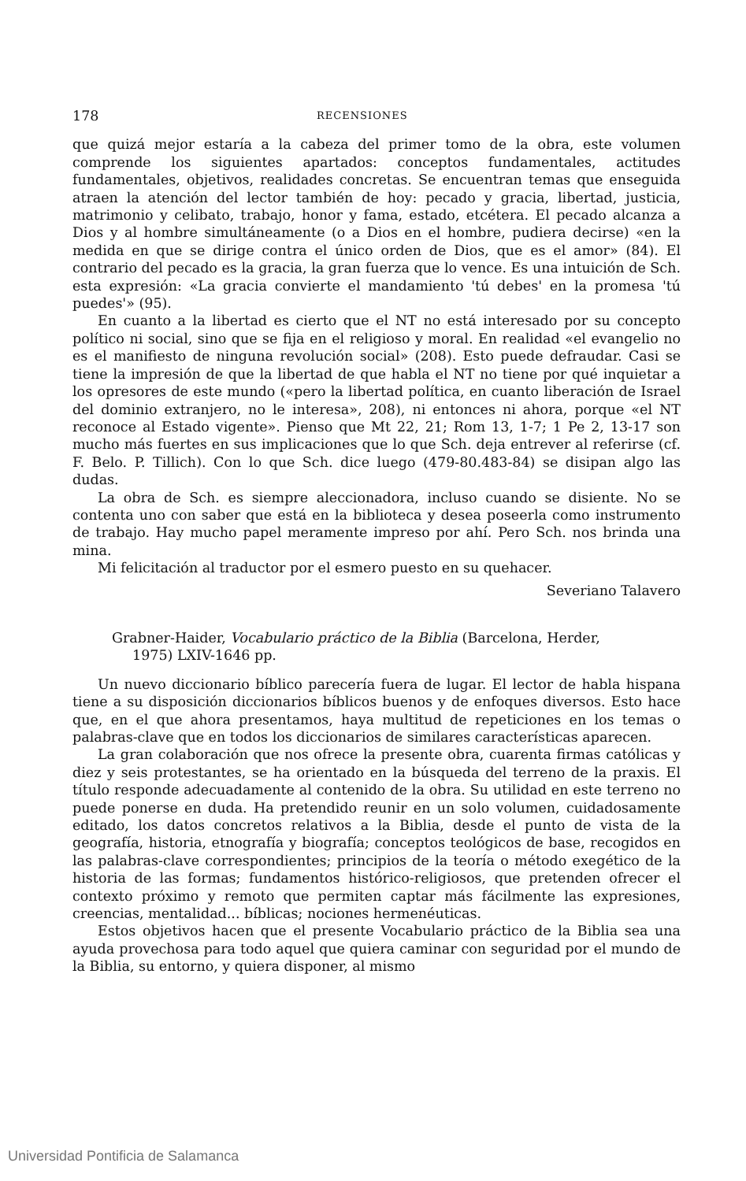178 RECENSIONES
que quizá mejor estaría a la cabeza del primer tomo de la obra, este volumen comprende los siguientes apartados: conceptos fundamentales, actitudes fundamentales, objetivos, realidades concretas. Se encuentran temas que enseguida atraen la atención del lector también de hoy: pecado y gracia, libertad, justicia, matrimonio y celibato, trabajo, honor y fama, estado, etcétera. El pecado alcanza a Dios y al hombre simultáneamente (o a Dios en el hombre, pudiera decirse) «en la medida en que se dirige contra el único orden de Dios, que es el amor» (84). El contrario del pecado es la gracia, la gran fuerza que lo vence. Es una intuición de Sch. esta expresión: «La gracia convierte el mandamiento 'tú debes' en la promesa 'tú puedes'» (95).
En cuanto a la libertad es cierto que el NT no está interesado por su concepto político ni social, sino que se fija en el religioso y moral. En realidad «el evangelio no es el manifiesto de ninguna revolución social» (208). Esto puede defraudar. Casi se tiene la impresión de que la libertad de que habla el NT no tiene por qué inquietar a los opresores de este mundo («pero la libertad política, en cuanto liberación de Israel del dominio extranjero, no le interesa», 208), ni entonces ni ahora, porque «el NT reconoce al Estado vigente». Pienso que Mt 22, 21; Rom 13, 1-7; 1 Pe 2, 13-17 son mucho más fuertes en sus implicaciones que lo que Sch. deja entrever al referirse (cf. F. Belo. P. Tillich). Con lo que Sch. dice luego (479-80.483-84) se disipan algo las dudas.
La obra de Sch. es siempre aleccionadora, incluso cuando se disiente. No se contenta uno con saber que está en la biblioteca y desea poseerla como instrumento de trabajo. Hay mucho papel meramente impreso por ahí. Pero Sch. nos brinda una mina.
Mi felicitación al traductor por el esmero puesto en su quehacer.
Severiano Talavero
Grabner-Haider, Vocabulario práctico de la Biblia (Barcelona, Herder,
1975) LXIV-1646 pp.
Un nuevo diccionario bíblico parecería fuera de lugar. El lector de habla hispana tiene a su disposición diccionarios bíblicos buenos y de enfoques diversos. Esto hace que, en el que ahora presentamos, haya multitud de repeticiones en los temas o palabras-clave que en todos los diccionarios de similares características aparecen.
La gran colaboración que nos ofrece la presente obra, cuarenta firmas católicas y diez y seis protestantes, se ha orientado en la búsqueda del terreno de la praxis. El título responde adecuadamente al contenido de la obra. Su utilidad en este terreno no puede ponerse en duda. Ha pretendido reunir en un solo volumen, cuidadosamente editado, los datos concretos relativos a la Biblia, desde el punto de vista de la geografía, historia, etnografía y biografía; conceptos teológicos de base, recogidos en las palabras-clave correspondientes; principios de la teoría o método exegético de la historia de las formas; fundamentos histórico-religiosos, que pretenden ofrecer el contexto próximo y remoto que permiten captar más fácilmente las expresiones, creencias, mentalidad... bíblicas; nociones hermenéuticas.
Estos objetivos hacen que el presente Vocabulario práctico de la Biblia sea una ayuda provechosa para todo aquel que quiera caminar con seguridad por el mundo de la Biblia, su entorno, y quiera disponer, al mismo
Universidad Pontificia de Salamanca